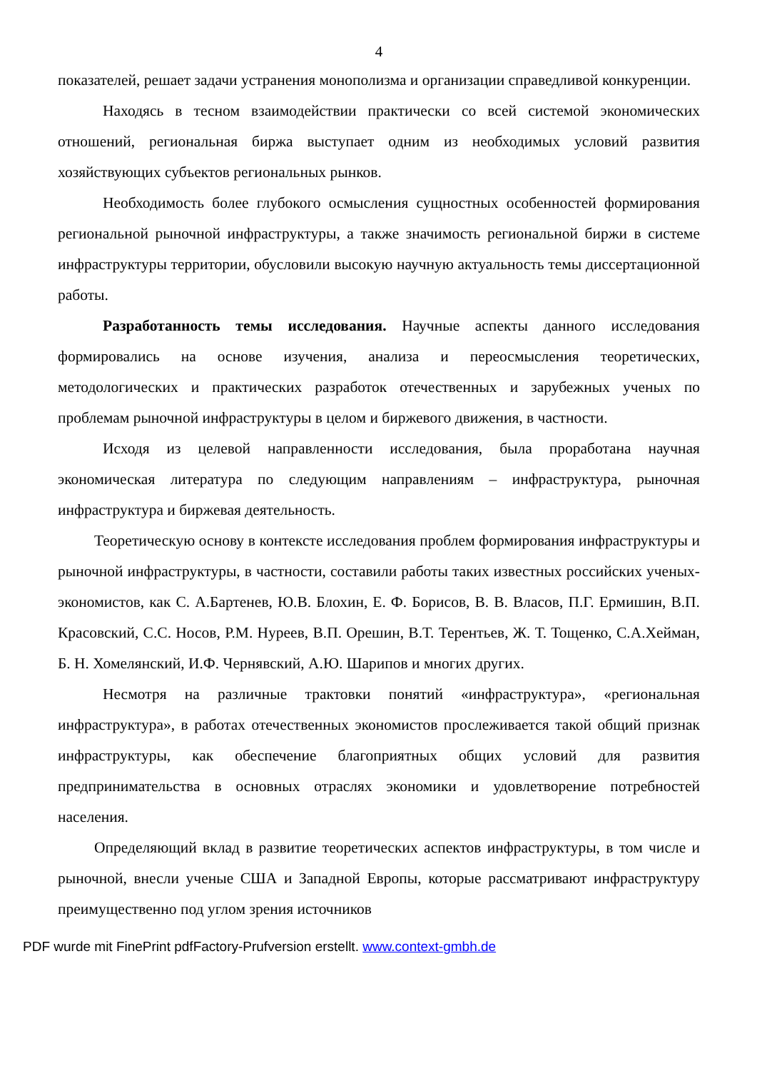4
показателей, решает задачи устранения монополизма и организации справедливой конкуренции.
Находясь в тесном взаимодействии практически со всей системой экономических отношений, региональная биржа выступает одним из необходимых условий развития хозяйствующих субъектов региональных рынков.
Необходимость более глубокого осмысления сущностных особенностей формирования региональной рыночной инфраструктуры, а также значимость региональной биржи в системе инфраструктуры территории, обусловили высокую научную актуальность темы диссертационной работы.
Разработанность темы исследования. Научные аспекты данного исследования формировались на основе изучения, анализа и переосмысления теоретических, методологических и практических разработок отечественных и зарубежных ученых по проблемам рыночной инфраструктуры в целом и биржевого движения, в частности.
Исходя из целевой направленности исследования, была проработана научная экономическая литература по следующим направлениям – инфраструктура, рыночная инфраструктура и биржевая деятельность.
Теоретическую основу в контексте исследования проблем формирования инфраструктуры и рыночной инфраструктуры, в частности, составили работы таких известных российских ученых-экономистов, как С. А.Бартенев, Ю.В. Блохин, Е. Ф. Борисов, В. В. Власов, П.Г. Ермишин, В.П. Красовский, С.С. Носов, Р.М. Нуреев, В.П. Орешин, В.Т. Терентьев, Ж. Т. Тощенко, С.А.Хейман, Б. Н. Хомелянский, И.Ф. Чернявский, А.Ю. Шарипов и многих других.
Несмотря на различные трактовки понятий «инфраструктура», «региональная инфраструктура», в работах отечественных экономистов прослеживается такой общий признак инфраструктуры, как обеспечение благоприятных общих условий для развития предпринимательства в основных отраслях экономики и удовлетворение потребностей населения.
Определяющий вклад в развитие теоретических аспектов инфраструктуры, в том числе и рыночной, внесли ученые США и Западной Европы, которые рассматривают инфраструктуру преимущественно под углом зрения источников
PDF wurde mit FinePrint pdfFactory-Prufversion erstellt. www.context-gmbh.de